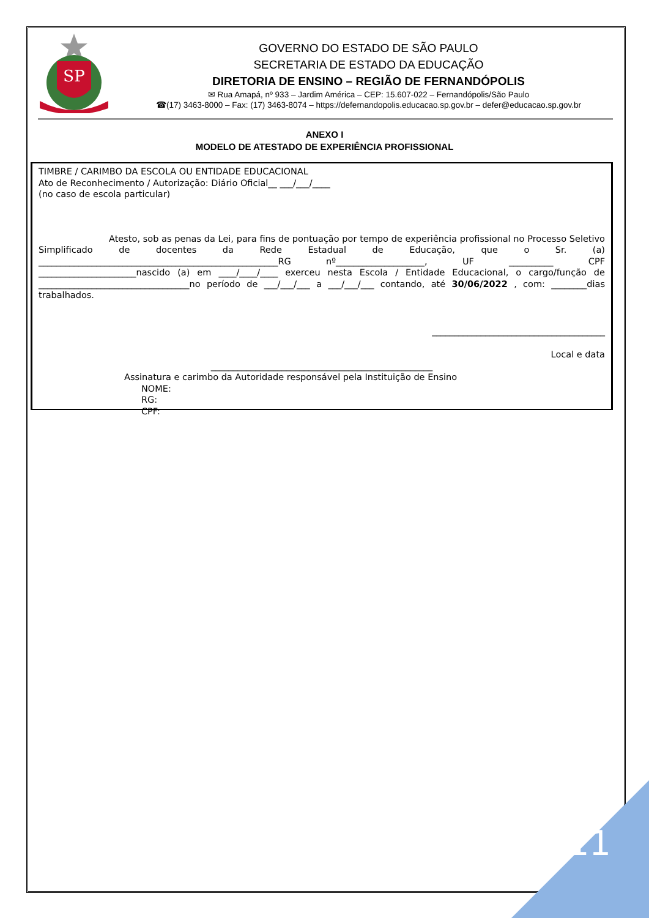SP
GOVERNO DO ESTADO DE SÃO PAULO
SECRETARIA DE ESTADO DA EDUCAÇÃO
DIRETORIA DE ENSINO – REGIÃO DE FERNANDÓPOLIS
✉ Rua Amapá, nº 933 – Jardim América – CEP: 15.607-022 – Fernandópolis/São Paulo
☎(17) 3463-8000 – Fax: (17) 3463-8074 – https://defernandopolis.educacao.sp.gov.br – defer@educacao.sp.gov.br
ANEXO I
MODELO DE ATESTADO DE EXPERIÊNCIA PROFISSIONAL
TIMBRE / CARIMBO DA ESCOLA OU ENTIDADE EDUCACIONAL
Ato de Reconhecimento / Autorização: Diário Oficial__ ___/___/____
(no caso de escola particular)
Atesto, sob as penas da Lei, para fins de pontuação por tempo de experiência profissional no Processo Seletivo Simplificado de docentes da Rede Estadual de Educação, que o Sr. (a) ______________________________________________________RG nº____________________, UF __________ CPF ______________________nascido (a) em ____/____/____ exerceu nesta Escola / Entidade Educacional, o cargo/função de __________________________________no período de ___/___/___ a ___/___/___ contando, até 30/06/2022 , com: ________dias trabalhados.
_______________________________________
Local e data
__________________________________________________
Assinatura e carimbo da Autoridade responsável pela Instituição de Ensino
NOME:
RG:
CPF:
11